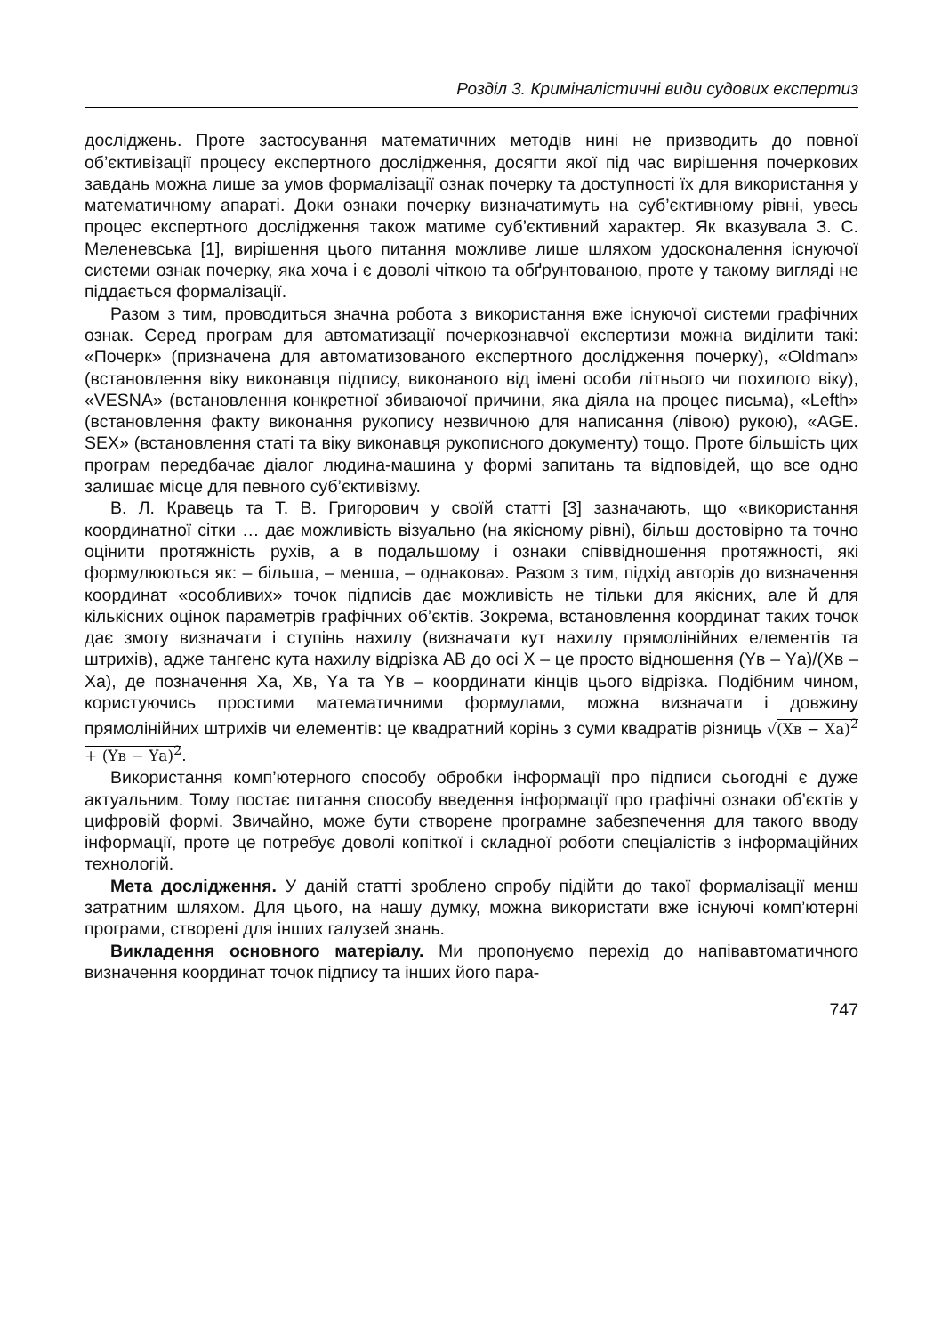Розділ 3. Криміналістичні види судових експертиз
досліджень. Проте застосування математичних методів нині не призводить до повної об’єктивізації процесу експертного дослідження, досягти якої під час вирішення почеркових завдань можна лише за умов формалізації ознак почерку та доступності їх для використання у математичному апараті. Доки ознаки почерку визначатимуть на суб’єктивному рівні, увесь процес експертного дослідження також матиме суб’єктивний характер. Як вказувала З. С. Меленевська [1], вирішення цього питання можливе лише шляхом удосконалення існуючої системи ознак почерку, яка хоча і є доволі чіткою та обґрунтованою, проте у такому вигляді не піддається формалізації.
Разом з тим, проводиться значна робота з використання вже існуючої системи графічних ознак. Серед програм для автоматизації почеркознавчої експертизи можна виділити такі: «Почерк» (призначена для автоматизованого експертного дослідження почерку), «Oldman» (встановлення віку виконавця підпису, виконаного від імені особи літнього чи похилого віку), «VESNA» (встановлення конкретної збиваючої причини, яка діяла на процес письма), «Lefth» (встановлення факту виконання рукопису незвичною для написання (лівою) рукою), «AGE. SEX» (встановлення статі та віку виконавця рукописного документу) тощо. Проте більшість цих програм передбачає діалог людина-машина у формі запитань та відповідей, що все одно залишає місце для певного суб’єктивізму.
В. Л. Кравець та Т. В. Григорович у своїй статті [3] зазначають, що «використання координатної сітки … дає можливість візуально (на якісному рівні), більш достовірно та точно оцінити протяжність рухів, а в подальшому і ознаки співвідношення протяжності, які формулюються як: – більша, – менша, – однакова». Разом з тим, підхід авторів до визначення координат «особливих» точок підписів дає можливість не тільки для якісних, але й для кількісних оцінок параметрів графічних об’єктів. Зокрема, встановлення координат таких точок дає змогу визначати і ступінь нахилу (визначати кут нахилу прямолінійних елементів та штрихів), адже тангенс кута нахилу відрізка АВ до осі Х – це просто відношення (Yв – Yа)/(Хв – Ха), де позначення Ха, Хв, Yа та Yв – координати кінців цього відрізка. Подібним чином, користуючись простими математичними формулами, можна визначати і довжину прямолінійних штрихів чи елементів: це квадратний корінь з суми квадратів різниць √(Хв − Ха)<sup>2</sup> + (Yв − Yа)<sup>2</sup>.
Використання комп’ютерного способу обробки інформації про підписи сьогодні є дуже актуальним. Тому постає питання способу введення інформації про графічні ознаки об’єктів у цифровій формі. Звичайно, може бути створене програмне забезпечення для такого вводу інформації, проте це потребує доволі копіткої і складної роботи спеціалістів з інформаційних технологій.
Мета дослідження. У даній статті зроблено спробу підійти до такої формалізації менш затратним шляхом. Для цього, на нашу думку, можна використати вже існуючі комп’ютерні програми, створені для інших галузей знань.
Викладення основного матеріалу. Ми пропонуємо перехід до напівавтоматичного визначення координат точок підпису та інших його пара-
747